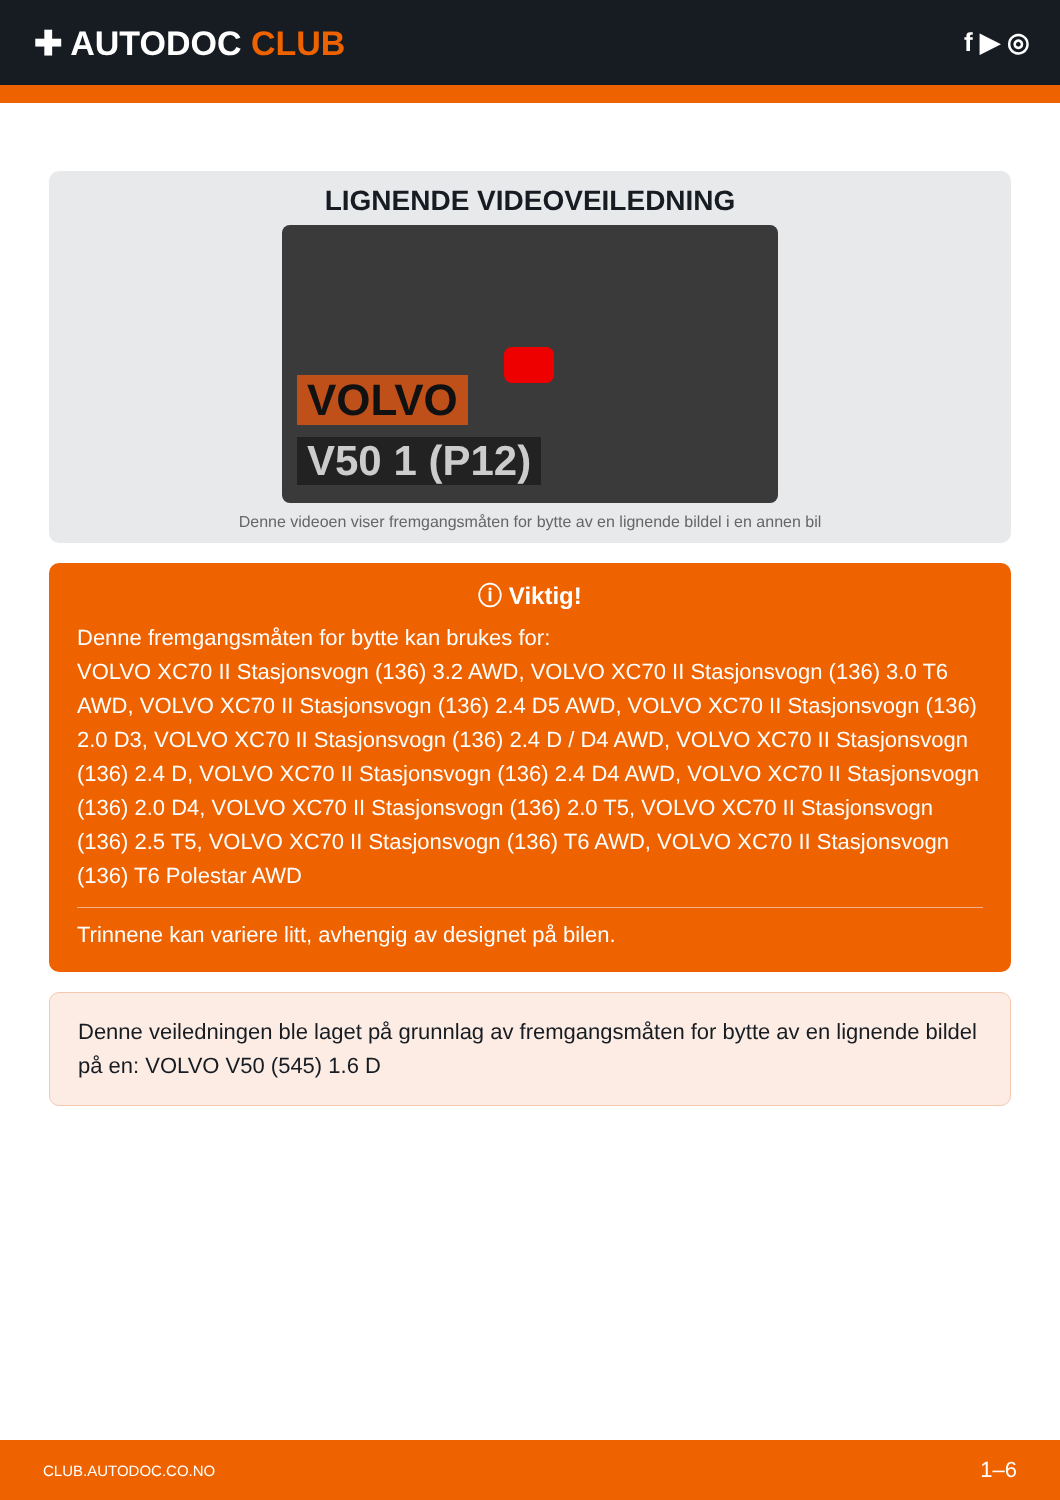✚ AUTODOC CLUB
f ▶ ◎
LIGNENDE VIDEOVEILEDNING
VOLVO
V50 1 (P12)
Denne videoen viser fremgangsmåten for bytte av en lignende bildel i en annen bil
ⓘ Viktig!
Denne fremgangsmåten for bytte kan brukes for:
VOLVO XC70 II Stasjonsvogn (136) 3.2 AWD, VOLVO XC70 II Stasjonsvogn (136) 3.0 T6 AWD, VOLVO XC70 II Stasjonsvogn (136) 2.4 D5 AWD, VOLVO XC70 II Stasjonsvogn (136) 2.0 D3, VOLVO XC70 II Stasjonsvogn (136) 2.4 D / D4 AWD, VOLVO XC70 II Stasjonsvogn (136) 2.4 D, VOLVO XC70 II Stasjonsvogn (136) 2.4 D4 AWD, VOLVO XC70 II Stasjonsvogn (136) 2.0 D4, VOLVO XC70 II Stasjonsvogn (136) 2.0 T5, VOLVO XC70 II Stasjonsvogn (136) 2.5 T5, VOLVO XC70 II Stasjonsvogn (136) T6 AWD, VOLVO XC70 II Stasjonsvogn (136) T6 Polestar AWD
Trinnene kan variere litt, avhengig av designet på bilen.
Denne veiledningen ble laget på grunnlag av fremgangsmåten for bytte av en lignende bildel på en: VOLVO V50 (545) 1.6 D
CLUB.AUTODOC.CO.NO 1–6